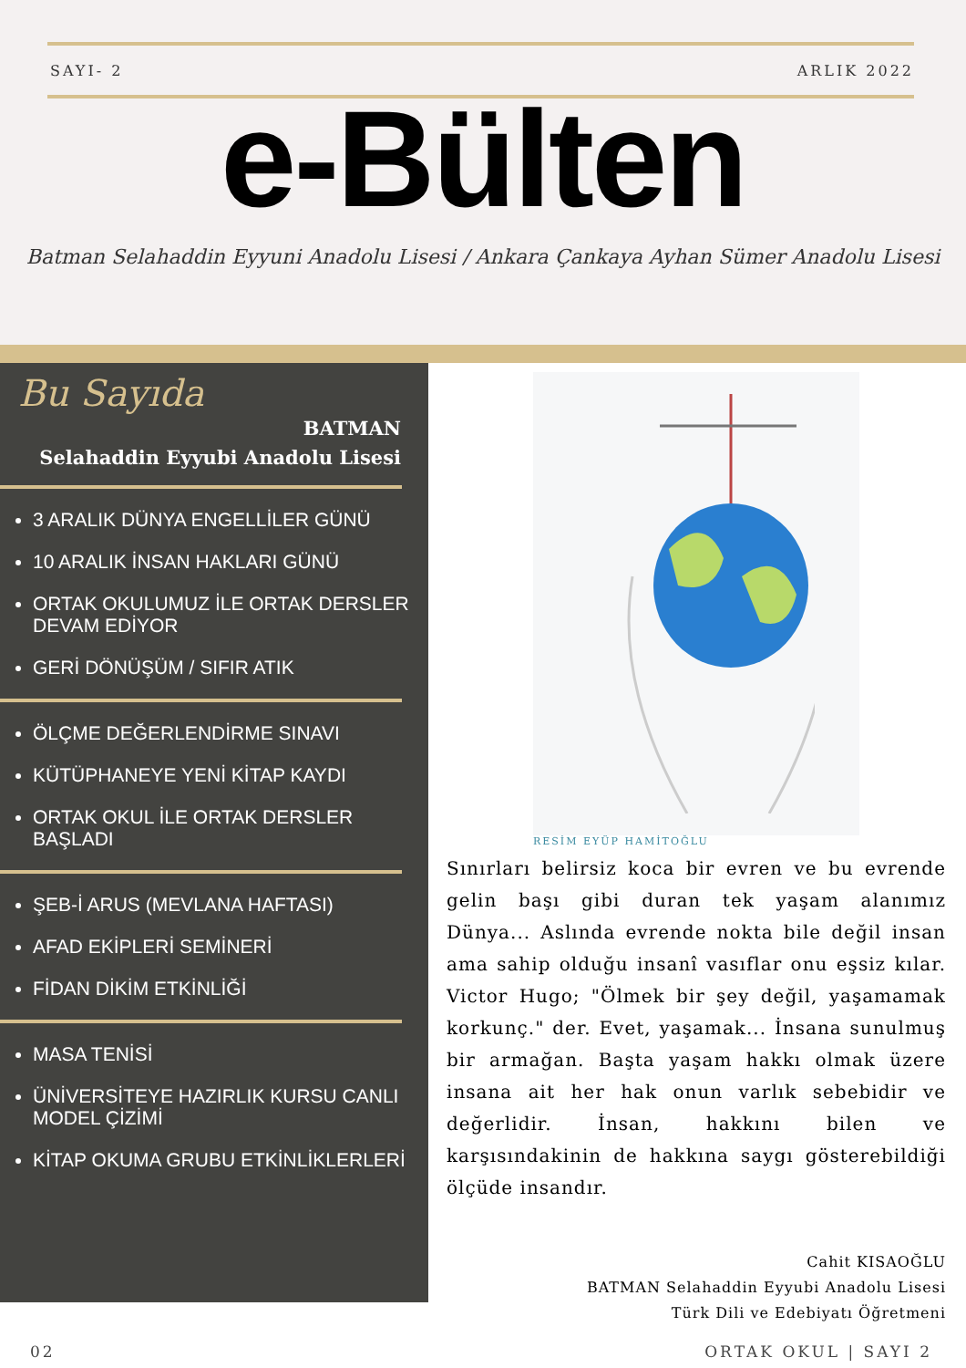SAYI- 2 ARLIK 2022
e-Bülten
Batman Selahaddin Eyyuni Anadolu Lisesi / Ankara Çankaya Ayhan Sümer Anadolu Lisesi
Bu Sayıda
BATMAN
Selahaddin Eyyubi Anadolu Lisesi
3 ARALIK DÜNYA ENGELLİLER GÜNÜ
10 ARALIK İNSAN HAKLARI GÜNÜ
ORTAK OKULUMUZ İLE ORTAK DERSLER DEVAM EDİYOR
GERİ DÖNÜŞÜM / SIFIR ATIK
ÖLÇME DEĞERLENDİRME SINAVI
KÜTÜPHANEYE YENİ KİTAP KAYDI
ORTAK OKUL İLE ORTAK DERSLER BAŞLADI
ŞEB-İ ARUS (MEVLANA HAFTASI)
AFAD EKİPLERİ SEMİNERİ
FİDAN DİKİM ETKİNLİĞİ
MASA TENİSİ
ÜNİVERSİTEYE HAZIRLIK KURSU CANLI MODEL ÇİZİMİ
KİTAP OKUMA GRUBU ETKİNLİKLERLERİ
RESİM EYÜP HAMİTOĞLU
Sınırları belirsiz koca bir evren ve bu evrende gelin başı gibi duran tek yaşam alanımız Dünya... Aslında evrende nokta bile değil insan ama sahip olduğu insanî vasıflar onu eşsiz kılar. Victor Hugo; "Ölmek bir şey değil, yaşamamak korkunç." der. Evet, yaşamak... İnsana sunulmuş bir armağan. Başta yaşam hakkı olmak üzere insana ait her hak onun varlık sebebidir ve değerlidir. İnsan, hakkını bilen ve karşısındakinin de hakkına saygı gösterebildiği ölçüde insandır.
Cahit KISAOĞLU
BATMAN Selahaddin Eyyubi Anadolu Lisesi
Türk Dili ve Edebiyatı Öğretmeni
02 ORTAK OKUL | SAYI 2